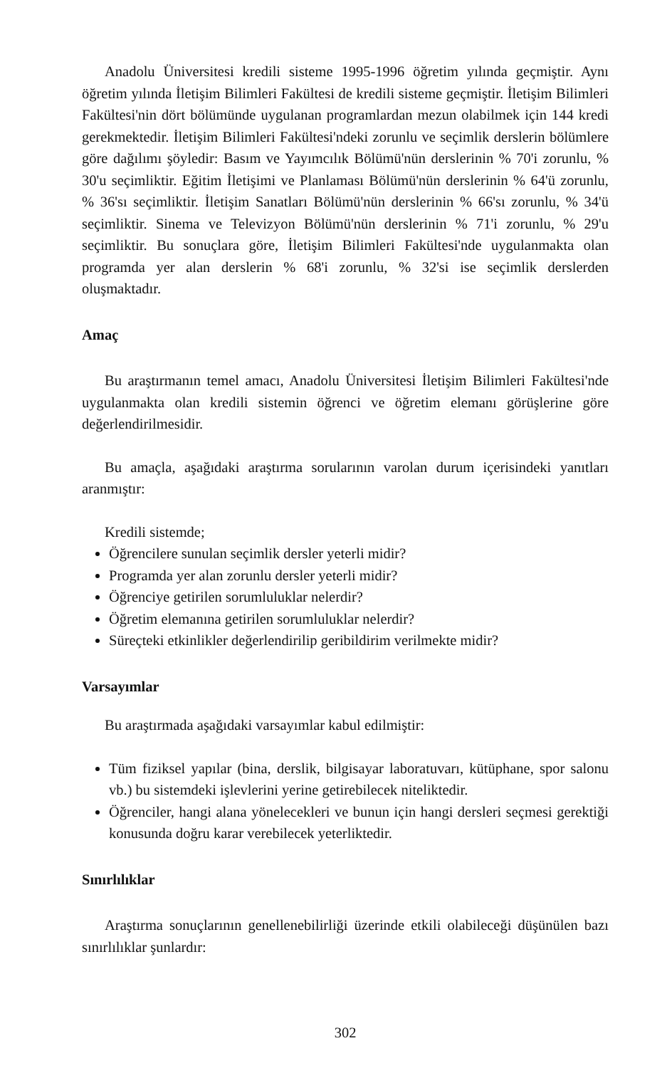Anadolu Üniversitesi kredili sisteme 1995-1996 öğretim yılında geçmiştir. Aynı öğretim yılında İletişim Bilimleri Fakültesi de kredili sisteme geçmiştir. İletişim Bilimleri Fakültesi'nin dört bölümünde uygulanan programlardan mezun olabilmek için 144 kredi gerekmektedir. İletişim Bilimleri Fakültesi'ndeki zorunlu ve seçimlik derslerin bölümlere göre dağılımı şöyledir: Basım ve Yayımcılık Bölümü'nün derslerinin % 70'i zorunlu, % 30'u seçimliktir. Eğitim İletişimi ve Planlaması Bölümü'nün derslerinin % 64'ü zorunlu, % 36'sı seçimliktir. İletişim Sanatları Bölümü'nün derslerinin % 66'sı zorunlu, % 34'ü seçimliktir. Sinema ve Televizyon Bölümü'nün derslerinin % 71'i zorunlu, % 29'u seçimliktir. Bu sonuçlara göre, İletişim Bilimleri Fakültesi'nde uygulanmakta olan programda yer alan derslerin % 68'i zorunlu, % 32'si ise seçimlik derslerden oluşmaktadır.
Amaç
Bu araştırmanın temel amacı, Anadolu Üniversitesi İletişim Bilimleri Fakültesi'nde uygulanmakta olan kredili sistemin öğrenci ve öğretim elemanı görüşlerine göre değerlendirilmesidir.
Bu amaçla, aşağıdaki araştırma sorularının varolan durum içerisindeki yanıtları aranmıştır:
Kredili sistemde;
Öğrencilere sunulan seçimlik dersler yeterli midir?
Programda yer alan zorunlu dersler yeterli midir?
Öğrenciye getirilen sorumluluklar nelerdir?
Öğretim elemanına getirilen sorumluluklar nelerdir?
Süreçteki etkinlikler değerlendirilip geribildirim verilmekte midir?
Varsayımlar
Bu araştırmada aşağıdaki varsayımlar kabul edilmiştir:
Tüm fiziksel yapılar (bina, derslik, bilgisayar laboratuvarı, kütüphane, spor salonu vb.) bu sistemdeki işlevlerini yerine getirebilecek niteliktedir.
Öğrenciler, hangi alana yönelecekleri ve bunun için hangi dersleri seçmesi gerektiği konusunda doğru karar verebilecek yeterliktedir.
Sınırlılıklar
Araştırma sonuçlarının genellenebilirliği üzerinde etkili olabileceği düşünülen bazı sınırlılıklar şunlardır:
302